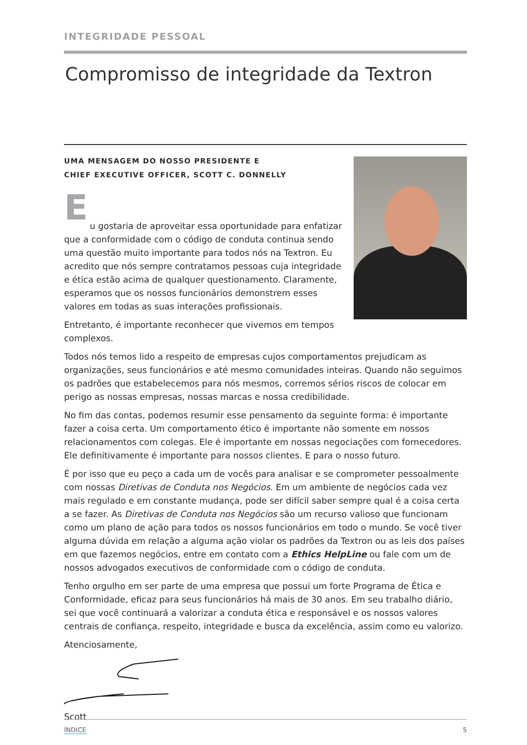INTEGRIDADE PESSOAL
Compromisso de integridade da Textron
UMA MENSAGEM DO NOSSO PRESIDENTE E
CHIEF EXECUTIVE OFFICER, SCOTT C. DONNELLY
E
u gostaria de aproveitar essa oportunidade para enfatizar que a conformidade com o código de conduta continua sendo uma questão muito importante para todos nós na Textron. Eu acredito que nós sempre contratamos pessoas cuja integridade e ética estão acima de qualquer questionamento. Claramente, esperamos que os nossos funcionários demonstrem esses valores em todas as suas interações profissionais.
Entretanto, é importante reconhecer que vivemos em tempos complexos.
Todos nós temos lido a respeito de empresas cujos comportamentos prejudicam as organizações, seus funcionários e até mesmo comunidades inteiras. Quando não seguimos os padrões que estabelecemos para nós mesmos, corremos sérios riscos de colocar em perigo as nossas empresas, nossas marcas e nossa credibilidade.
No fim das contas, podemos resumir esse pensamento da seguinte forma: é importante fazer a coisa certa. Um comportamento ético é importante não somente em nossos relacionamentos com colegas. Ele é importante em nossas negociações com fornecedores. Ele definitivamente é importante para nossos clientes. E para o nosso futuro.
É por isso que eu peço a cada um de vocês para analisar e se comprometer pessoalmente com nossas Diretivas de Conduta nos Negócios. Em um ambiente de negócios cada vez mais regulado e em constante mudança, pode ser difícil saber sempre qual é a coisa certa a se fazer. As Diretivas de Conduta nos Negócios são um recurso valioso que funcionam como um plano de ação para todos os nossos funcionários em todo o mundo. Se você tiver alguma dúvida em relação a alguma ação violar os padrões da Textron ou as leis dos países em que fazemos negócios, entre em contato com a Ethics HelpLine ou fale com um de nossos advogados executivos de conformidade com o código de conduta.
Tenho orgulho em ser parte de uma empresa que possui um forte Programa de Ética e Conformidade, eficaz para seus funcionários há mais de 30 anos. Em seu trabalho diário, sei que você continuará a valorizar a conduta ética e responsável e os nossos valores centrais de confiança, respeito, integridade e busca da excelência, assim como eu valorizo.
Atenciosamente,
Scott
ÍNDICE 5